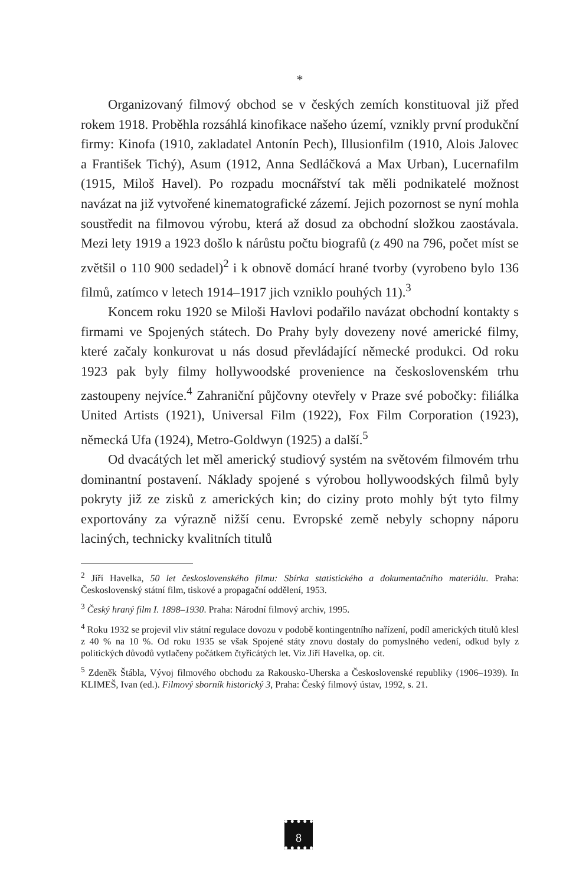*
Organizovaný filmový obchod se v českých zemích konstituoval již před rokem 1918. Proběhla rozsáhlá kinofikace našeho území, vznikly první produkční firmy: Kinofa (1910, zakladatel Antonín Pech), Illusionfilm (1910, Alois Jalovec a František Tichý), Asum (1912, Anna Sedláčková a Max Urban), Lucernafilm (1915, Miloš Havel). Po rozpadu mocnářství tak měli podnikatelé možnost navázat na již vytvořené kinematografické zázemí. Jejich pozornost se nyní mohla soustředit na filmovou výrobu, která až dosud za obchodní složkou zaostávala. Mezi lety 1919 a 1923 došlo k nárůstu počtu biografů (z 490 na 796, počet míst se zvětšil o 110 900 sedadel)<sup>2</sup> i k obnově domácí hrané tvorby (vyrobeno bylo 136 filmů, zatímco v letech 1914–1917 jich vzniklo pouhých 11).<sup>3</sup>
Koncem roku 1920 se Miloši Havlovi podařilo navázat obchodní kontakty s firmami ve Spojených státech. Do Prahy byly dovezeny nové americké filmy, které začaly konkurovat u nás dosud převládající německé produkci. Od roku 1923 pak byly filmy hollywoodské provenience na československém trhu zastoupeny nejvíce.<sup>4</sup> Zahraniční půjčovny otevřely v Praze své pobočky: filiálka United Artists (1921), Universal Film (1922), Fox Film Corporation (1923), německá Ufa (1924), Metro-Goldwyn (1925) a další.<sup>5</sup>
Od dvacátých let měl americký studiový systém na světovém filmovém trhu dominantní postavení. Náklady spojené s výrobou hollywoodských filmů byly pokryty již ze zisků z amerických kin; do ciziny proto mohly být tyto filmy exportovány za výrazně nižší cenu. Evropské země nebyly schopny náporu laciných, technicky kvalitních titulů
<sup>2</sup> Jiří Havelka, 50 let československého filmu: Sbírka statistického a dokumentačního materiálu. Praha: Československý státní film, tiskové a propagační oddělení, 1953.
<sup>3</sup> Český hraný film I. 1898–1930. Praha: Národní filmový archiv, 1995.
<sup>4</sup> Roku 1932 se projevil vliv státní regulace dovozu v podobě kontingentního nařízení, podíl amerických titulů klesl z 40 % na 10 %. Od roku 1935 se však Spojené státy znovu dostaly do pomyslného vedení, odkud byly z politických důvodů vytlačeny počátkem čtyřicátých let. Viz Jiří Havelka, op. cit.
<sup>5</sup> Zdeněk Štábla, Vývoj filmového obchodu za Rakousko-Uherska a Československé republiky (1906–1939). In KLIMEŠ, Ivan (ed.). Filmový sborník historický 3, Praha: Český filmový ústav, 1992, s. 21.
8